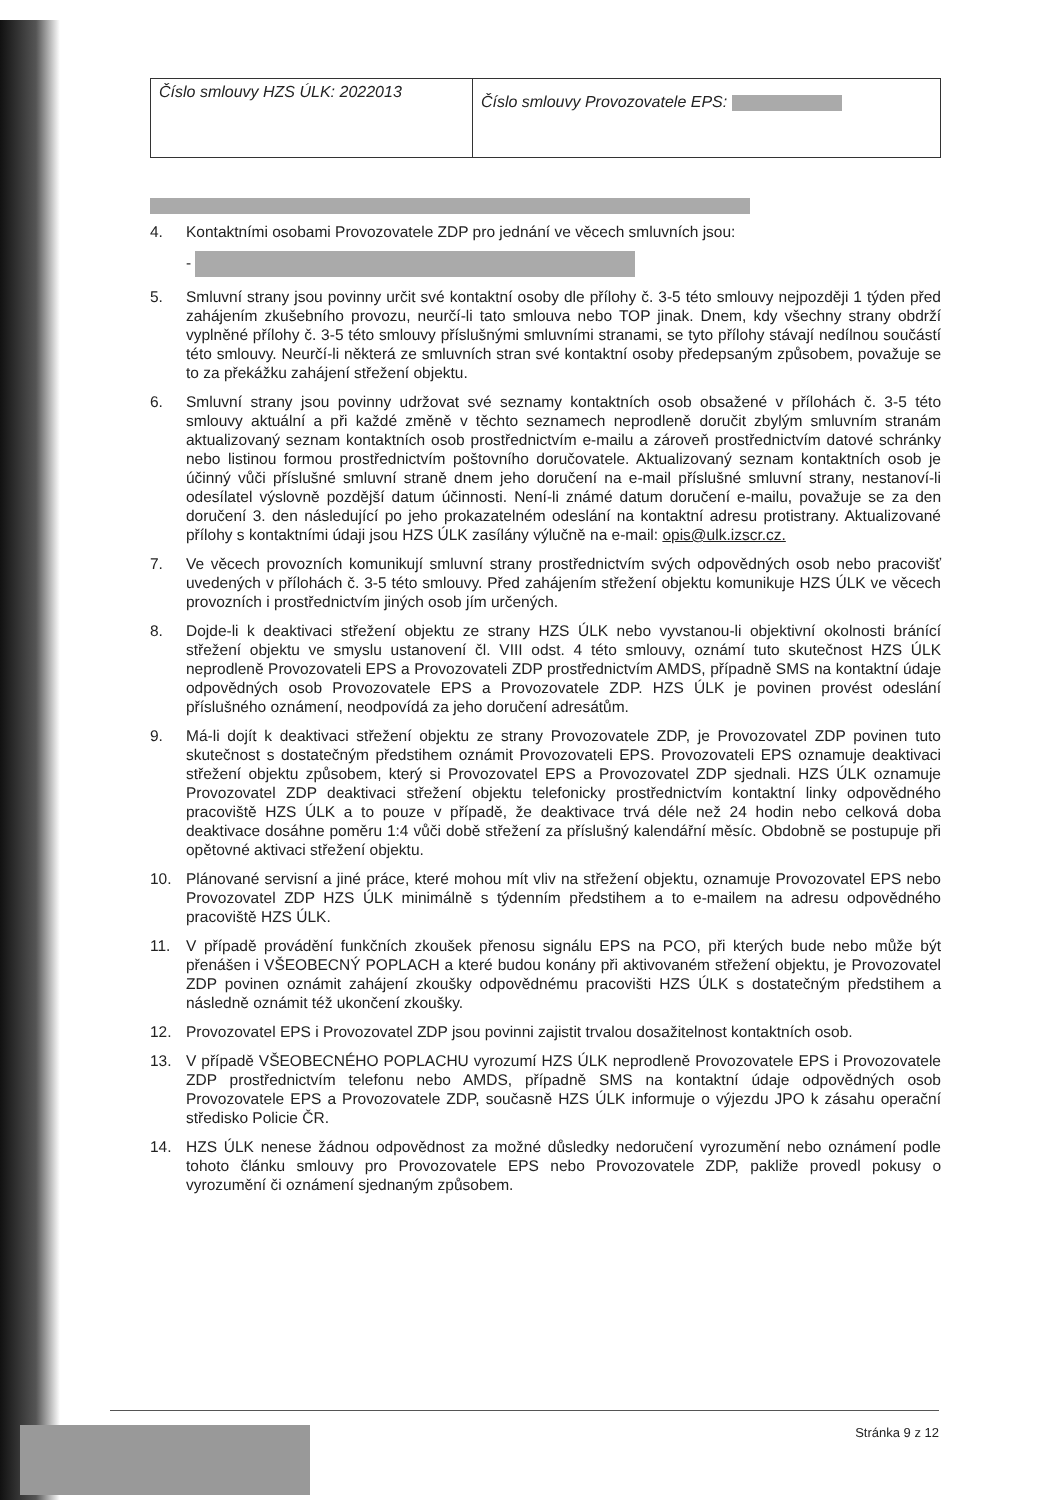| Číslo smlouvy HZS ÚLK: 2022013 | Číslo smlouvy Provozovatele EPS: |
4. Kontaktními osobami Provozovatele ZDP pro jednání ve věcech smluvních jsou:
-
5. Smluvní strany jsou povinny určit své kontaktní osoby dle přílohy č. 3-5 této smlouvy nejpozději 1 týden před zahájením zkušebního provozu, neurčí-li tato smlouva nebo TOP jinak. Dnem, kdy všechny strany obdrží vyplněné přílohy č. 3-5 této smlouvy příslušnými smluvními stranami, se tyto přílohy stávají nedílnou součástí této smlouvy. Neurčí-li některá ze smluvních stran své kontaktní osoby předepsaným způsobem, považuje se to za překážku zahájení střežení objektu.
6. Smluvní strany jsou povinny udržovat své seznamy kontaktních osob obsažené v přílohách č. 3-5 této smlouvy aktuální a při každé změně v těchto seznamech neprodleně doručit zbylým smluvním stranám aktualizovaný seznam kontaktních osob prostřednictvím e-mailu a zároveň prostřednictvím datové schránky nebo listinou formou prostřednictvím poštovního doručovatele. Aktualizovaný seznam kontaktních osob je účinný vůči příslušné smluvní straně dnem jeho doručení na e-mail příslušné smluvní strany, nestanoví-li odesílatel výslovně pozdější datum účinnosti. Není-li známé datum doručení e-mailu, považuje se za den doručení 3. den následující po jeho prokazatelném odeslání na kontaktní adresu protistrany. Aktualizované přílohy s kontaktními údaji jsou HZS ÚLK zasílány výlučně na e-mail: opis@ulk.izscr.cz.
7. Ve věcech provozních komunikují smluvní strany prostřednictvím svých odpovědných osob nebo pracovišť uvedených v přílohách č. 3-5 této smlouvy. Před zahájením střežení objektu komunikuje HZS ÚLK ve věcech provozních i prostřednictvím jiných osob jím určených.
8. Dojde-li k deaktivaci střežení objektu ze strany HZS ÚLK nebo vyvstanou-li objektivní okolnosti bránící střežení objektu ve smyslu ustanovení čl. VIII odst. 4 této smlouvy, oznámí tuto skutečnost HZS ÚLK neprodleně Provozovateli EPS a Provozovateli ZDP prostřednictvím AMDS, případně SMS na kontaktní údaje odpovědných osob Provozovatele EPS a Provozovatele ZDP. HZS ÚLK je povinen provést odeslání příslušného oznámení, neodpovídá za jeho doručení adresátům.
9. Má-li dojít k deaktivaci střežení objektu ze strany Provozovatele ZDP, je Provozovatel ZDP povinen tuto skutečnost s dostatečným předstihem oznámit Provozovateli EPS. Provozovateli EPS oznamuje deaktivaci střežení objektu způsobem, který si Provozovatel EPS a Provozovatel ZDP sjednali. HZS ÚLK oznamuje Provozovatel ZDP deaktivaci střežení objektu telefonicky prostřednictvím kontaktní linky odpovědného pracoviště HZS ÚLK a to pouze v případě, že deaktivace trvá déle než 24 hodin nebo celková doba deaktivace dosáhne poměru 1:4 vůči době střežení za příslušný kalendářní měsíc. Obdobně se postupuje při opětovné aktivaci střežení objektu.
10. Plánované servisní a jiné práce, které mohou mít vliv na střežení objektu, oznamuje Provozovatel EPS nebo Provozovatel ZDP HZS ÚLK minimálně s týdenním předstihem a to e-mailem na adresu odpovědného pracoviště HZS ÚLK.
11. V případě provádění funkčních zkoušek přenosu signálu EPS na PCO, při kterých bude nebo může být přenášen i VŠEOBECNÝ POPLACH a které budou konány při aktivovaném střežení objektu, je Provozovatel ZDP povinen oznámit zahájení zkoušky odpovědnému pracovišti HZS ÚLK s dostatečným předstihem a následně oznámit též ukončení zkoušky.
12. Provozovatel EPS i Provozovatel ZDP jsou povinni zajistit trvalou dosažitelnost kontaktních osob.
13. V případě VŠEOBECNÉHO POPLACHU vyrozumí HZS ÚLK neprodleně Provozovatele EPS i Provozovatele ZDP prostřednictvím telefonu nebo AMDS, případně SMS na kontaktní údaje odpovědných osob Provozovatele EPS a Provozovatele ZDP, současně HZS ÚLK informuje o výjezdu JPO k zásahu operační středisko Policie ČR.
14. HZS ÚLK nenese žádnou odpovědnost za možné důsledky nedoručení vyrozumění nebo oznámení podle tohoto článku smlouvy pro Provozovatele EPS nebo Provozovatele ZDP, pakliže provedl pokusy o vyrozumění či oznámení sjednaným způsobem.
Stránka 9 z 12